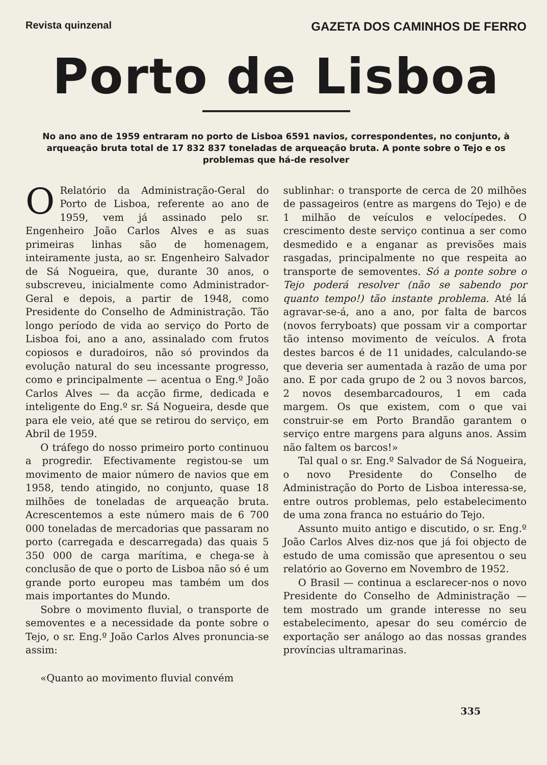Revista quinzenal GAZETA DOS CAMINHOS DE FERRO
Porto de Lisboa
No ano ano de 1959 entraram no porto de Lisboa 6591 navios, correspondentes, no conjunto, à arqueação bruta total de 17 832 837 toneladas de arqueação bruta. A ponte sobre o Tejo e os problemas que há-de resolver
ORelatório da Administração-Geral do Porto de Lisboa, referente ao ano de 1959, vem já assinado pelo sr. Engenheiro João Carlos Alves e as suas primeiras linhas são de homenagem, inteiramente justa, ao sr. Engenheiro Salvador de Sá Nogueira, que, durante 30 anos, o subscreveu, inicialmente como Administrador-Geral e depois, a partir de 1948, como Presidente do Conselho de Administração. Tão longo período de vida ao serviço do Porto de Lisboa foi, ano a ano, assinalado com frutos copiosos e duradoiros, não só provindos da evolução natural do seu incessante progresso, como e principalmente — acentua o Eng.º João Carlos Alves — da acção firme, dedicada e inteligente do Eng.º sr. Sá Nogueira, desde que para ele veio, até que se retirou do serviço, em Abril de 1959.
O tráfego do nosso primeiro porto continuou a progredir. Efectivamente registou-se um movimento de maior número de navios que em 1958, tendo atingido, no conjunto, quase 18 milhões de toneladas de arqueação bruta. Acrescentemos a este número mais de 6 700 000 toneladas de mercadorias que passaram no porto (carregada e descarregada) das quais 5 350 000 de carga marítima, e chega-se à conclusão de que o porto de Lisboa não só é um grande porto europeu mas também um dos mais importantes do Mundo.
Sobre o movimento fluvial, o transporte de semoventes e a necessidade da ponte sobre o Tejo, o sr. Eng.º João Carlos Alves pronuncia-se assim:
«Quanto ao movimento fluvial convém
sublinhar: o transporte de cerca de 20 milhões de passageiros (entre as margens do Tejo) e de 1 milhão de veículos e velocípedes. O crescimento deste serviço continua a ser como desmedido e a enganar as previsões mais rasgadas, principalmente no que respeita ao transporte de semoventes. Só a ponte sobre o Tejo poderá resolver (não se sabendo por quanto tempo!) tão instante problema. Até lá agravar-se-á, ano a ano, por falta de barcos (novos ferryboats) que possam vir a comportar tão intenso movimento de veículos. A frota destes barcos é de 11 unidades, calculando-se que deveria ser aumentada à razão de uma por ano. E por cada grupo de 2 ou 3 novos barcos, 2 novos desembarcadouros, 1 em cada margem. Os que existem, com o que vai construir-se em Porto Brandão garantem o serviço entre margens para alguns anos. Assim não faltem os barcos!»
Tal qual o sr. Eng.º Salvador de Sá Nogueira, o novo Presidente do Conselho de Administração do Porto de Lisboa interessa-se, entre outros problemas, pelo estabelecimento de uma zona franca no estuário do Tejo.
Assunto muito antigo e discutido, o sr. Eng.º João Carlos Alves diz-nos que já foi objecto de estudo de uma comissão que apresentou o seu relatório ao Governo em Novembro de 1952.
O Brasil — continua a esclarecer-nos o novo Presidente do Conselho de Administração — tem mostrado um grande interesse no seu estabelecimento, apesar do seu comércio de exportação ser análogo ao das nossas grandes províncias ultramarinas.
335